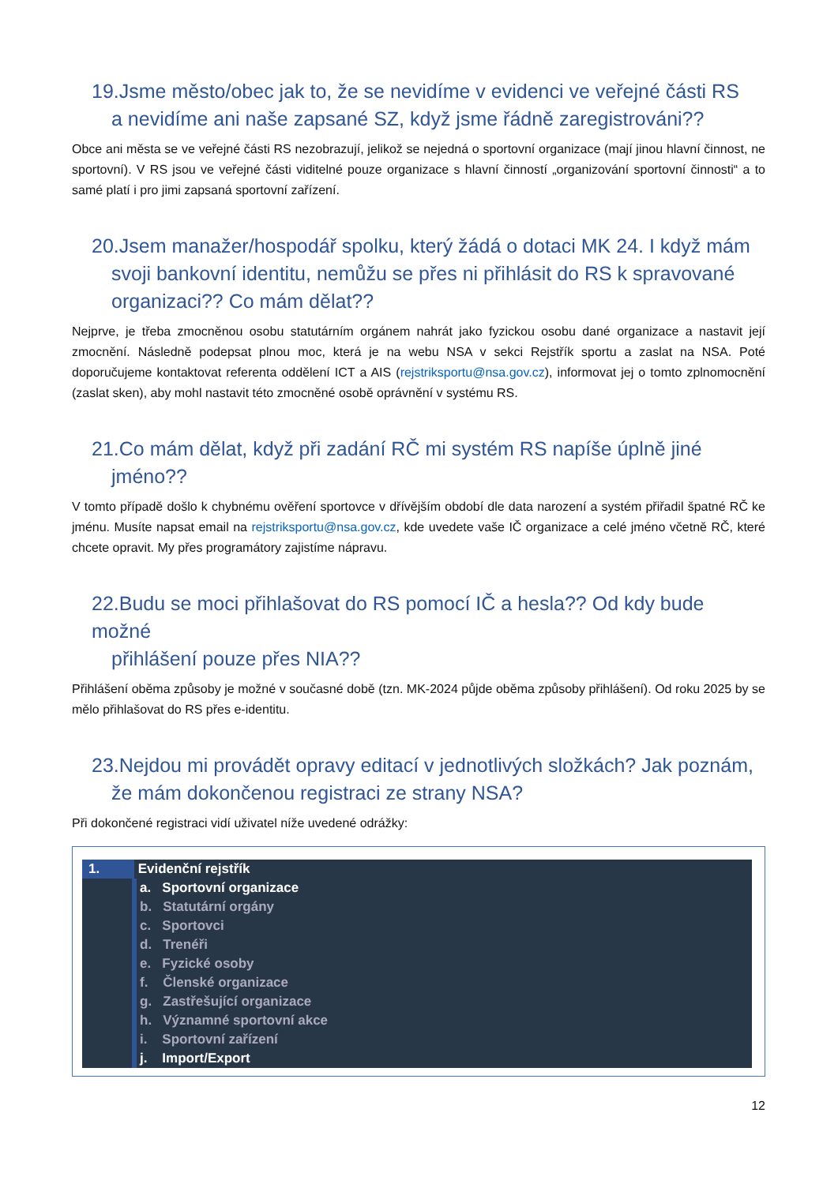19.Jsme město/obec jak to, že se nevidíme v evidenci ve veřejné části RS
a nevidíme ani naše zapsané SZ, když jsme řádně zaregistrováni??
Obce ani města se ve veřejné části RS nezobrazují, jelikož se nejedná o sportovní organizace (mají jinou hlavní činnost, ne sportovní). V RS jsou ve veřejné části viditelné pouze organizace s hlavní činností „organizování sportovní činnosti“ a to samé platí i pro jimi zapsaná sportovní zařízení.
20.Jsem manažer/hospodář spolku, který žádá o dotaci MK 24. I když mám
svoji bankovní identitu, nemůžu se přes ni přihlásit do RS k spravované organizaci?? Co mám dělat??
Nejprve, je třeba zmocněnou osobu statutárním orgánem nahrát jako fyzickou osobu dané organizace a nastavit její zmocnění. Následně podepsat plnou moc, která je na webu NSA v sekci Rejstřík sportu a zaslat na NSA. Poté doporučujeme kontaktovat referenta oddělení ICT a AIS (rejstriksportu@nsa.gov.cz), informovat jej o tomto zplnomocnění (zaslat sken), aby mohl nastavit této zmocněné osobě oprávnění v systému RS.
21.Co mám dělat, když při zadání RČ mi systém RS napíše úplně jiné
jméno??
V tomto případě došlo k chybnému ověření sportovce v dřívějším období dle data narození a systém přiřadil špatné RČ ke jménu. Musíte napsat email na rejstriksportu@nsa.gov.cz, kde uvedete vaše IČ organizace a celé jméno včetně RČ, které chcete opravit. My přes programátory zajistíme nápravu.
22.Budu se moci přihlašovat do RS pomocí IČ a hesla?? Od kdy bude možné
přihlášení pouze přes NIA??
Přihlášení oběma způsoby je možné v současné době (tzn. MK-2024 půjde oběma způsoby přihlášení). Od roku 2025 by se mělo přihlašovat do RS přes e-identitu.
23.Nejdou mi provádět opravy editací v jednotlivých složkách? Jak poznám,
že mám dokončenou registraci ze strany NSA?
Při dokončené registraci vidí uživatel níže uvedené odrážky:
1. Evidenční rejstřík
a. Sportovní organizace
b. Statutární orgány
c. Sportovci
d. Trenéři
e. Fyzické osoby
f. Členské organizace
g. Zastřešující organizace
h. Významné sportovní akce
i. Sportovní zařízení
j. Import/Export
12